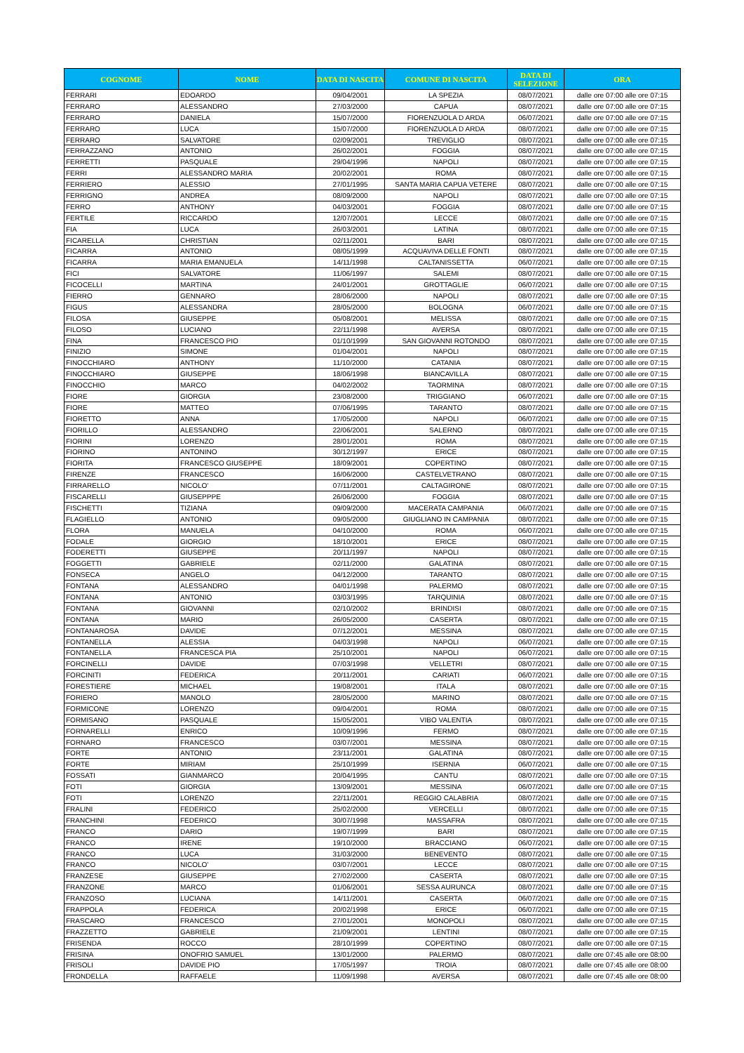| COGNOME | NOME | DATA DI NASCITA | COMUNE DI NASCITA | DATA DI SELEZIONE | ORA |
| --- | --- | --- | --- | --- | --- |
| FERRARI | EDOARDO | 09/04/2001 | LA SPEZIA | 08/07/2021 | dalle ore 07:00 alle ore 07:15 |
| FERRARO | ALESSANDRO | 27/03/2000 | CAPUA | 08/07/2021 | dalle ore 07:00 alle ore 07:15 |
| FERRARO | DANIELA | 15/07/2000 | FIORENZUOLA D ARDA | 06/07/2021 | dalle ore 07:00 alle ore 07:15 |
| FERRARO | LUCA | 15/07/2000 | FIORENZUOLA D ARDA | 08/07/2021 | dalle ore 07:00 alle ore 07:15 |
| FERRARO | SALVATORE | 02/09/2001 | TREVIGLIO | 08/07/2021 | dalle ore 07:00 alle ore 07:15 |
| FERRAZZANO | ANTONIO | 26/02/2001 | FOGGIA | 08/07/2021 | dalle ore 07:00 alle ore 07:15 |
| FERRETTI | PASQUALE | 29/04/1996 | NAPOLI | 08/07/2021 | dalle ore 07:00 alle ore 07:15 |
| FERRI | ALESSANDRO MARIA | 20/02/2001 | ROMA | 08/07/2021 | dalle ore 07:00 alle ore 07:15 |
| FERRIERO | ALESSIO | 27/01/1995 | SANTA MARIA CAPUA VETERE | 08/07/2021 | dalle ore 07:00 alle ore 07:15 |
| FERRIGNO | ANDREA | 08/09/2000 | NAPOLI | 08/07/2021 | dalle ore 07:00 alle ore 07:15 |
| FERRO | ANTHONY | 04/03/2001 | FOGGIA | 08/07/2021 | dalle ore 07:00 alle ore 07:15 |
| FERTILE | RICCARDO | 12/07/2001 | LECCE | 08/07/2021 | dalle ore 07:00 alle ore 07:15 |
| FIA | LUCA | 26/03/2001 | LATINA | 08/07/2021 | dalle ore 07:00 alle ore 07:15 |
| FICARELLA | CHRISTIAN | 02/11/2001 | BARI | 08/07/2021 | dalle ore 07:00 alle ore 07:15 |
| FICARRA | ANTONIO | 08/05/1999 | ACQUAVIVA DELLE FONTI | 08/07/2021 | dalle ore 07:00 alle ore 07:15 |
| FICARRA | MARIA EMANUELA | 14/11/1998 | CALTANISSETTA | 06/07/2021 | dalle ore 07:00 alle ore 07:15 |
| FICI | SALVATORE | 11/06/1997 | SALEMI | 08/07/2021 | dalle ore 07:00 alle ore 07:15 |
| FICOCELLI | MARTINA | 24/01/2001 | GROTTAGLIE | 06/07/2021 | dalle ore 07:00 alle ore 07:15 |
| FIERRO | GENNARO | 28/06/2000 | NAPOLI | 08/07/2021 | dalle ore 07:00 alle ore 07:15 |
| FIGUS | ALESSANDRA | 28/05/2000 | BOLOGNA | 06/07/2021 | dalle ore 07:00 alle ore 07:15 |
| FILOSA | GIUSEPPE | 05/08/2001 | MELISSA | 08/07/2021 | dalle ore 07:00 alle ore 07:15 |
| FILOSO | LUCIANO | 22/11/1998 | AVERSA | 08/07/2021 | dalle ore 07:00 alle ore 07:15 |
| FINA | FRANCESCO PIO | 01/10/1999 | SAN GIOVANNI ROTONDO | 08/07/2021 | dalle ore 07:00 alle ore 07:15 |
| FINIZIO | SIMONE | 01/04/2001 | NAPOLI | 08/07/2021 | dalle ore 07:00 alle ore 07:15 |
| FINOCCHIARO | ANTHONY | 11/10/2000 | CATANIA | 08/07/2021 | dalle ore 07:00 alle ore 07:15 |
| FINOCCHIARO | GIUSEPPE | 18/06/1998 | BIANCAVILLA | 08/07/2021 | dalle ore 07:00 alle ore 07:15 |
| FINOCCHIO | MARCO | 04/02/2002 | TAORMINA | 08/07/2021 | dalle ore 07:00 alle ore 07:15 |
| FIORE | GIORGIA | 23/08/2000 | TRIGGIANO | 06/07/2021 | dalle ore 07:00 alle ore 07:15 |
| FIORE | MATTEO | 07/06/1995 | TARANTO | 08/07/2021 | dalle ore 07:00 alle ore 07:15 |
| FIORETTO | ANNA | 17/05/2000 | NAPOLI | 06/07/2021 | dalle ore 07:00 alle ore 07:15 |
| FIORILLO | ALESSANDRO | 22/06/2001 | SALERNO | 08/07/2021 | dalle ore 07:00 alle ore 07:15 |
| FIORINI | LORENZO | 28/01/2001 | ROMA | 08/07/2021 | dalle ore 07:00 alle ore 07:15 |
| FIORINO | ANTONINO | 30/12/1997 | ERICE | 08/07/2021 | dalle ore 07:00 alle ore 07:15 |
| FIORITA | FRANCESCO GIUSEPPE | 18/09/2001 | COPERTINO | 08/07/2021 | dalle ore 07:00 alle ore 07:15 |
| FIRENZE | FRANCESCO | 16/06/2000 | CASTELVETRANO | 08/07/2021 | dalle ore 07:00 alle ore 07:15 |
| FIRRARELLO | NICOLO' | 07/11/2001 | CALTAGIRONE | 08/07/2021 | dalle ore 07:00 alle ore 07:15 |
| FISCARELLI | GIUSEPPPE | 26/06/2000 | FOGGIA | 08/07/2021 | dalle ore 07:00 alle ore 07:15 |
| FISCHETTI | TIZIANA | 09/09/2000 | MACERATA CAMPANIA | 06/07/2021 | dalle ore 07:00 alle ore 07:15 |
| FLAGIELLO | ANTONIO | 09/05/2000 | GIUGLIANO IN CAMPANIA | 08/07/2021 | dalle ore 07:00 alle ore 07:15 |
| FLORA | MANUELA | 04/10/2000 | ROMA | 06/07/2021 | dalle ore 07:00 alle ore 07:15 |
| FODALE | GIORGIO | 18/10/2001 | ERICE | 08/07/2021 | dalle ore 07:00 alle ore 07:15 |
| FODERETTI | GIUSEPPE | 20/11/1997 | NAPOLI | 08/07/2021 | dalle ore 07:00 alle ore 07:15 |
| FOGGETTI | GABRIELE | 02/11/2000 | GALATINA | 08/07/2021 | dalle ore 07:00 alle ore 07:15 |
| FONSECA | ANGELO | 04/12/2000 | TARANTO | 08/07/2021 | dalle ore 07:00 alle ore 07:15 |
| FONTANA | ALESSANDRO | 04/01/1998 | PALERMO | 08/07/2021 | dalle ore 07:00 alle ore 07:15 |
| FONTANA | ANTONIO | 03/03/1995 | TARQUINIA | 08/07/2021 | dalle ore 07:00 alle ore 07:15 |
| FONTANA | GIOVANNI | 02/10/2002 | BRINDISI | 08/07/2021 | dalle ore 07:00 alle ore 07:15 |
| FONTANA | MARIO | 26/05/2000 | CASERTA | 08/07/2021 | dalle ore 07:00 alle ore 07:15 |
| FONTANAROSA | DAVIDE | 07/12/2001 | MESSINA | 08/07/2021 | dalle ore 07:00 alle ore 07:15 |
| FONTANELLA | ALESSIA | 04/03/1998 | NAPOLI | 06/07/2021 | dalle ore 07:00 alle ore 07:15 |
| FONTANELLA | FRANCESCA PIA | 25/10/2001 | NAPOLI | 06/07/2021 | dalle ore 07:00 alle ore 07:15 |
| FORCINELLI | DAVIDE | 07/03/1998 | VELLETRI | 08/07/2021 | dalle ore 07:00 alle ore 07:15 |
| FORCINITI | FEDERICA | 20/11/2001 | CARIATI | 06/07/2021 | dalle ore 07:00 alle ore 07:15 |
| FORESTIERE | MICHAEL | 19/08/2001 | ITALA | 08/07/2021 | dalle ore 07:00 alle ore 07:15 |
| FORIERO | MANOLO | 28/05/2000 | MARINO | 08/07/2021 | dalle ore 07:00 alle ore 07:15 |
| FORMICONE | LORENZO | 09/04/2001 | ROMA | 08/07/2021 | dalle ore 07:00 alle ore 07:15 |
| FORMISANO | PASQUALE | 15/05/2001 | VIBO VALENTIA | 08/07/2021 | dalle ore 07:00 alle ore 07:15 |
| FORNARELLI | ENRICO | 10/09/1996 | FERMO | 08/07/2021 | dalle ore 07:00 alle ore 07:15 |
| FORNARO | FRANCESCO | 03/07/2001 | MESSINA | 08/07/2021 | dalle ore 07:00 alle ore 07:15 |
| FORTE | ANTONIO | 23/11/2001 | GALATINA | 08/07/2021 | dalle ore 07:00 alle ore 07:15 |
| FORTE | MIRIAM | 25/10/1999 | ISERNIA | 06/07/2021 | dalle ore 07:00 alle ore 07:15 |
| FOSSATI | GIANMARCO | 20/04/1995 | CANTU | 08/07/2021 | dalle ore 07:00 alle ore 07:15 |
| FOTI | GIORGIA | 13/09/2001 | MESSINA | 06/07/2021 | dalle ore 07:00 alle ore 07:15 |
| FOTI | LORENZO | 22/11/2001 | REGGIO CALABRIA | 08/07/2021 | dalle ore 07:00 alle ore 07:15 |
| FRALINI | FEDERICO | 25/02/2000 | VERCELLI | 08/07/2021 | dalle ore 07:00 alle ore 07:15 |
| FRANCHINI | FEDERICO | 30/07/1998 | MASSAFRA | 08/07/2021 | dalle ore 07:00 alle ore 07:15 |
| FRANCO | DARIO | 19/07/1999 | BARI | 08/07/2021 | dalle ore 07:00 alle ore 07:15 |
| FRANCO | IRENE | 19/10/2000 | BRACCIANO | 06/07/2021 | dalle ore 07:00 alle ore 07:15 |
| FRANCO | LUCA | 31/03/2000 | BENEVENTO | 08/07/2021 | dalle ore 07:00 alle ore 07:15 |
| FRANCO | NICOLO' | 03/07/2001 | LECCE | 08/07/2021 | dalle ore 07:00 alle ore 07:15 |
| FRANZESE | GIUSEPPE | 27/02/2000 | CASERTA | 08/07/2021 | dalle ore 07:00 alle ore 07:15 |
| FRANZONE | MARCO | 01/06/2001 | SESSA AURUNCA | 08/07/2021 | dalle ore 07:00 alle ore 07:15 |
| FRANZOSO | LUCIANA | 14/11/2001 | CASERTA | 06/07/2021 | dalle ore 07:00 alle ore 07:15 |
| FRAPPOLA | FEDERICA | 20/02/1998 | ERICE | 06/07/2021 | dalle ore 07:00 alle ore 07:15 |
| FRASCARO | FRANCESCO | 27/01/2001 | MONOPOLI | 08/07/2021 | dalle ore 07:00 alle ore 07:15 |
| FRAZZETTO | GABRIELE | 21/09/2001 | LENTINI | 08/07/2021 | dalle ore 07:00 alle ore 07:15 |
| FRISENDA | ROCCO | 28/10/1999 | COPERTINO | 08/07/2021 | dalle ore 07:00 alle ore 07:15 |
| FRISINA | ONOFRIO SAMUEL | 13/01/2000 | PALERMO | 08/07/2021 | dalle ore 07:45 alle ore 08:00 |
| FRISOLI | DAVIDE PIO | 17/05/1997 | TROIA | 08/07/2021 | dalle ore 07:45 alle ore 08:00 |
| FRONDELLA | RAFFAELE | 11/09/1998 | AVERSA | 08/07/2021 | dalle ore 07:45 alle ore 08:00 |